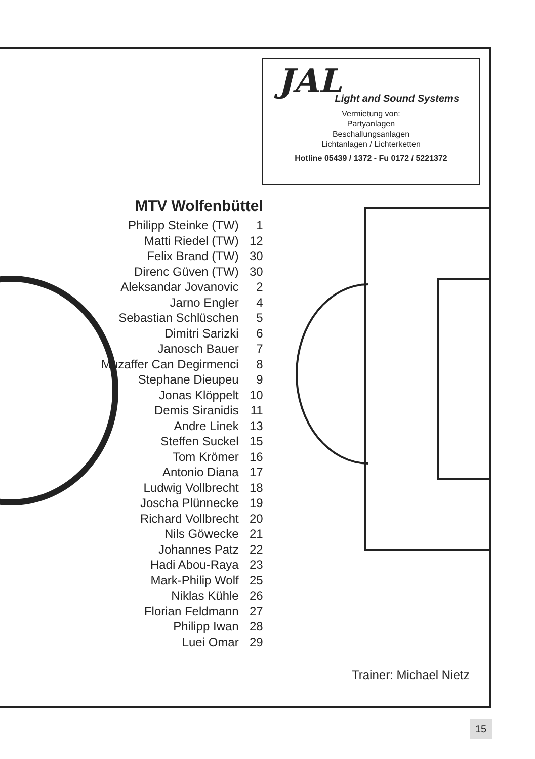JAL
Light and Sound Systems
Vermietung von:
Partyanlagen
Beschallungsanlagen
Lichtanlagen / Lichterketten
Hotline 05439 / 1372 - Fu 0172 / 5221372
MTV Wolfenbüttel
| Philipp Steinke (TW) | 1 |
| Matti Riedel (TW) | 12 |
| Felix Brand (TW) | 30 |
| Direnc Güven (TW) | 30 |
| Aleksandar Jovanovic | 2 |
| Jarno Engler | 4 |
| Sebastian Schlüschen | 5 |
| Dimitri Sarizki | 6 |
| Janosch Bauer | 7 |
| Muzaffer Can Degirmenci | 8 |
| Stephane Dieupeu | 9 |
| Jonas Klöppelt | 10 |
| Demis Siranidis | 11 |
| Andre Linek | 13 |
| Steffen Suckel | 15 |
| Tom Krömer | 16 |
| Antonio Diana | 17 |
| Ludwig Vollbrecht | 18 |
| Joscha Plünnecke | 19 |
| Richard Vollbrecht | 20 |
| Nils Göwecke | 21 |
| Johannes Patz | 22 |
| Hadi Abou-Raya | 23 |
| Mark-Philip Wolf | 25 |
| Niklas Kühle | 26 |
| Florian Feldmann | 27 |
| Philipp Iwan | 28 |
| Luei Omar | 29 |
Trainer: Michael Nietz
15